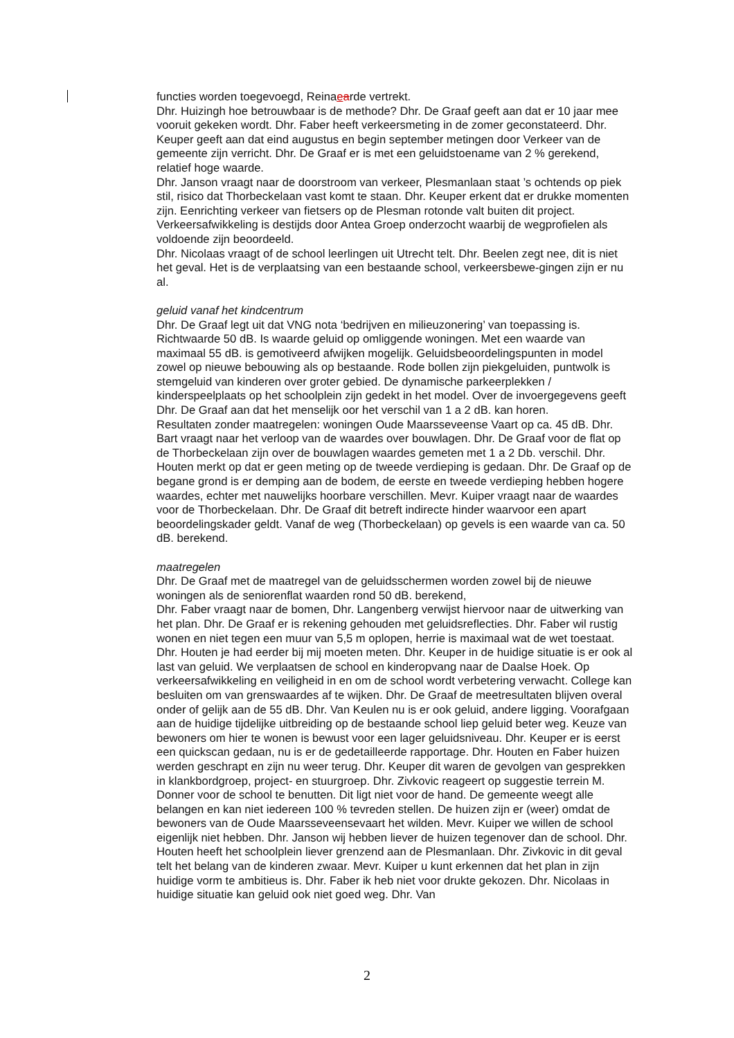functies worden toegevoegd, Reinaearde vertrekt.
Dhr. Huizingh hoe betrouwbaar is de methode? Dhr. De Graaf geeft aan dat er 10 jaar mee vooruit gekeken wordt. Dhr. Faber heeft verkeersmeting in de zomer geconstateerd. Dhr. Keuper geeft aan dat eind augustus en begin september metingen door Verkeer van de gemeente zijn verricht. Dhr. De Graaf er is met een geluidstoename van 2 % gerekend, relatief hoge waarde.
Dhr. Janson vraagt naar de doorstroom van verkeer, Plesmanlaan staat ’s ochtends op piek stil, risico dat Thorbeckelaan vast komt te staan. Dhr. Keuper erkent dat er drukke momenten zijn. Eenrichting verkeer van fietsers op de Plesman rotonde valt buiten dit project. Verkeersafwikkeling is destijds door Antea Groep onderzocht waarbij de wegprofielen als voldoende zijn beoordeeld.
Dhr. Nicolaas vraagt of de school leerlingen uit Utrecht telt. Dhr. Beelen zegt nee, dit is niet het geval. Het is de verplaatsing van een bestaande school, verkeersbewe-gingen zijn er nu al.
geluid vanaf het kindcentrum
Dhr. De Graaf legt uit dat VNG nota ‘bedrijven en milieuzonering’ van toepassing is. Richtwaarde 50 dB. Is waarde geluid op omliggende woningen. Met een waarde van maximaal 55 dB. is gemotiveerd afwijken mogelijk. Geluidsbeoordelingspunten in model zowel op nieuwe bebouwing als op bestaande. Rode bollen zijn piekgeluiden, puntwolk is stemgeluid van kinderen over groter gebied. De dynamische parkeerplekken / kinderspeelplaats op het schoolplein zijn gedekt in het model. Over de invoergegevens geeft Dhr. De Graaf aan dat het menselijk oor het verschil van 1 a 2 dB. kan horen.
Resultaten zonder maatregelen: woningen Oude Maarsseveense Vaart op ca. 45 dB. Dhr. Bart vraagt naar het verloop van de waardes over bouwlagen. Dhr. De Graaf voor de flat op de Thorbeckelaan zijn over de bouwlagen waardes gemeten met 1 a 2 Db. verschil. Dhr. Houten merkt op dat er geen meting op de tweede verdieping is gedaan. Dhr. De Graaf op de begane grond is er demping aan de bodem, de eerste en tweede verdieping hebben hogere waardes, echter met nauwelijks hoorbare verschillen. Mevr. Kuiper vraagt naar de waardes voor de Thorbeckelaan. Dhr. De Graaf dit betreft indirecte hinder waarvoor een apart beoordelingskader geldt. Vanaf de weg (Thorbeckelaan) op gevels is een waarde van ca. 50 dB. berekend.
maatregelen
Dhr. De Graaf met de maatregel van de geluidsschermen worden zowel bij de nieuwe woningen als de seniorenflat waarden rond 50 dB. berekend,
Dhr. Faber vraagt naar de bomen, Dhr. Langenberg verwijst hiervoor naar de uitwerking van het plan. Dhr. De Graaf er is rekening gehouden met geluidsreflecties. Dhr. Faber wil rustig wonen en niet tegen een muur van 5,5 m oplopen, herrie is maximaal wat de wet toestaat. Dhr. Houten je had eerder bij mij moeten meten. Dhr. Keuper in de huidige situatie is er ook al last van geluid. We verplaatsen de school en kinderopvang naar de Daalse Hoek. Op verkeersafwikkeling en veiligheid in en om de school wordt verbetering verwacht. College kan besluiten om van grenswaardes af te wijken. Dhr. De Graaf de meetresultaten blijven overal onder of gelijk aan de 55 dB. Dhr. Van Keulen nu is er ook geluid, andere ligging. Voorafgaan aan de huidige tijdelijke uitbreiding op de bestaande school liep geluid beter weg. Keuze van bewoners om hier te wonen is bewust voor een lager geluidsniveau. Dhr. Keuper er is eerst een quickscan gedaan, nu is er de gedetailleerde rapportage. Dhr. Houten en Faber huizen werden geschrapt en zijn nu weer terug. Dhr. Keuper dit waren de gevolgen van gesprekken in klankbordgroep, project- en stuurgroep. Dhr. Zivkovic reageert op suggestie terrein M. Donner voor de school te benutten. Dit ligt niet voor de hand. De gemeente weegt alle belangen en kan niet iedereen 100 % tevreden stellen. De huizen zijn er (weer) omdat de bewoners van de Oude Maarsseveensevaart het wilden. Mevr. Kuiper we willen de school eigenlijk niet hebben. Dhr. Janson wij hebben liever de huizen tegenover dan de school. Dhr. Houten heeft het schoolplein liever grenzend aan de Plesmanlaan. Dhr. Zivkovic in dit geval telt het belang van de kinderen zwaar. Mevr. Kuiper u kunt erkennen dat het plan in zijn huidige vorm te ambitieus is. Dhr. Faber ik heb niet voor drukte gekozen. Dhr. Nicolaas in huidige situatie kan geluid ook niet goed weg. Dhr. Van
2